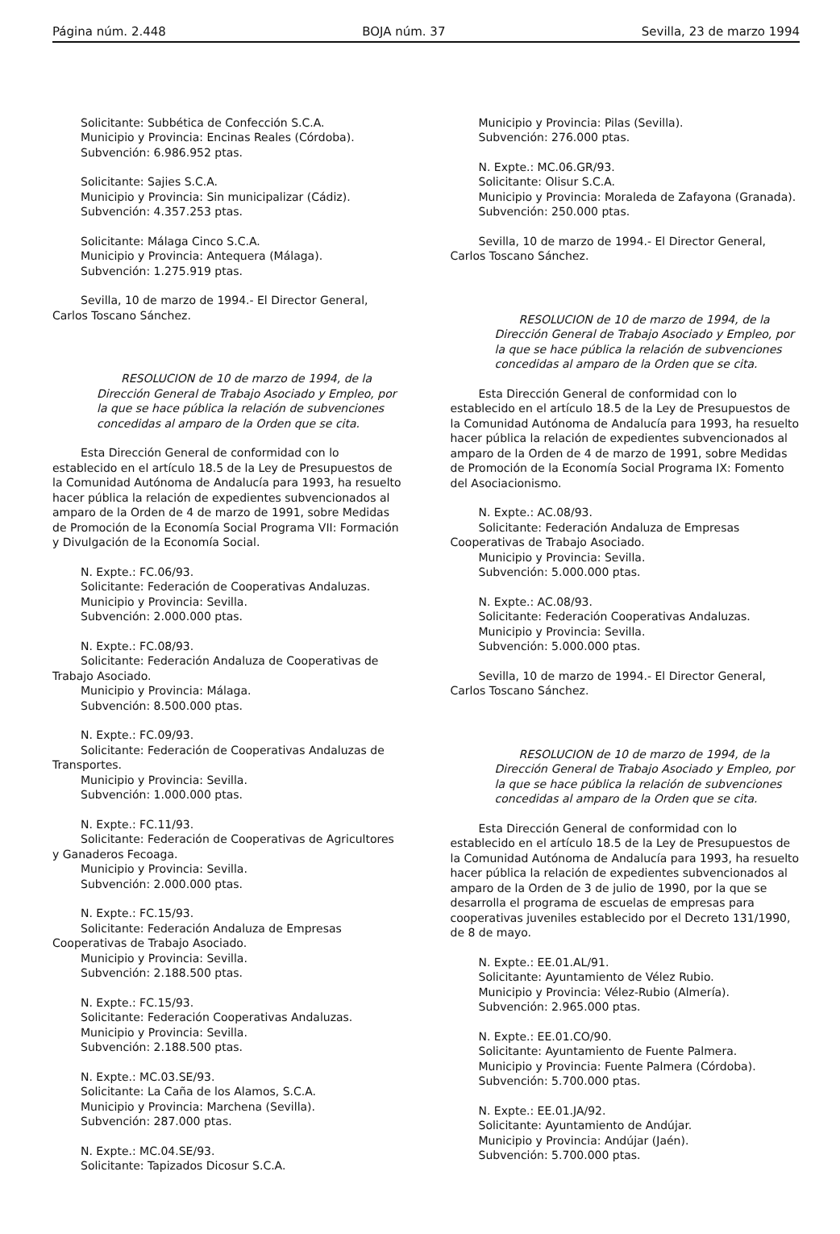Página núm. 2.448 BOJA núm. 37 Sevilla, 23 de marzo 1994
Solicitante: Subbética de Confección S.C.A.
Municipio y Provincia: Encinas Reales (Córdoba).
Subvención: 6.986.952 ptas.
Solicitante: Sajies S.C.A.
Municipio y Provincia: Sin municipalizar (Cádiz).
Subvención: 4.357.253 ptas.
Solicitante: Málaga Cinco S.C.A.
Municipio y Provincia: Antequera (Málaga).
Subvención: 1.275.919 ptas.
Sevilla, 10 de marzo de 1994.- El Director General, Carlos Toscano Sánchez.
RESOLUCION de 10 de marzo de 1994, de la Dirección General de Trabajo Asociado y Empleo, por la que se hace pública la relación de subvenciones concedidas al amparo de la Orden que se cita.
Esta Dirección General de conformidad con lo establecido en el artículo 18.5 de la Ley de Presupuestos de la Comunidad Autónoma de Andalucía para 1993, ha resuelto hacer pública la relación de expedientes subvencionados al amparo de la Orden de 4 de marzo de 1991, sobre Medidas de Promoción de la Economía Social Programa VII: Formación y Divulgación de la Economía Social.
N. Expte.: FC.06/93.
Solicitante: Federación de Cooperativas Andaluzas.
Municipio y Provincia: Sevilla.
Subvención: 2.000.000 ptas.
N. Expte.: FC.08/93.
Solicitante: Federación Andaluza de Cooperativas de Trabajo Asociado.
Municipio y Provincia: Málaga.
Subvención: 8.500.000 ptas.
N. Expte.: FC.09/93.
Solicitante: Federación de Cooperativas Andaluzas de Transportes.
Municipio y Provincia: Sevilla.
Subvención: 1.000.000 ptas.
N. Expte.: FC.11/93.
Solicitante: Federación de Cooperativas de Agricultores y Ganaderos Fecoaga.
Municipio y Provincia: Sevilla.
Subvención: 2.000.000 ptas.
N. Expte.: FC.15/93.
Solicitante: Federación Andaluza de Empresas Cooperativas de Trabajo Asociado.
Municipio y Provincia: Sevilla.
Subvención: 2.188.500 ptas.
N. Expte.: FC.15/93.
Solicitante: Federación Cooperativas Andaluzas.
Municipio y Provincia: Sevilla.
Subvención: 2.188.500 ptas.
N. Expte.: MC.03.SE/93.
Solicitante: La Caña de los Alamos, S.C.A.
Municipio y Provincia: Marchena (Sevilla).
Subvención: 287.000 ptas.
N. Expte.: MC.04.SE/93.
Solicitante: Tapizados Dicosur S.C.A.
Municipio y Provincia: Pilas (Sevilla).
Subvención: 276.000 ptas.
N. Expte.: MC.06.GR/93.
Solicitante: Olisur S.C.A.
Municipio y Provincia: Moraleda de Zafayona (Granada).
Subvención: 250.000 ptas.
Sevilla, 10 de marzo de 1994.- El Director General, Carlos Toscano Sánchez.
RESOLUCION de 10 de marzo de 1994, de la Dirección General de Trabajo Asociado y Empleo, por la que se hace pública la relación de subvenciones concedidas al amparo de la Orden que se cita.
Esta Dirección General de conformidad con lo establecido en el artículo 18.5 de la Ley de Presupuestos de la Comunidad Autónoma de Andalucía para 1993, ha resuelto hacer pública la relación de expedientes subvencionados al amparo de la Orden de 4 de marzo de 1991, sobre Medidas de Promoción de la Economía Social Programa IX: Fomento del Asociacionismo.
N. Expte.: AC.08/93.
Solicitante: Federación Andaluza de Empresas Cooperativas de Trabajo Asociado.
Municipio y Provincia: Sevilla.
Subvención: 5.000.000 ptas.
N. Expte.: AC.08/93.
Solicitante: Federación Cooperativas Andaluzas.
Municipio y Provincia: Sevilla.
Subvención: 5.000.000 ptas.
Sevilla, 10 de marzo de 1994.- El Director General, Carlos Toscano Sánchez.
RESOLUCION de 10 de marzo de 1994, de la Dirección General de Trabajo Asociado y Empleo, por la que se hace pública la relación de subvenciones concedidas al amparo de la Orden que se cita.
Esta Dirección General de conformidad con lo establecido en el artículo 18.5 de la Ley de Presupuestos de la Comunidad Autónoma de Andalucía para 1993, ha resuelto hacer pública la relación de expedientes subvencionados al amparo de la Orden de 3 de julio de 1990, por la que se desarrolla el programa de escuelas de empresas para cooperativas juveniles establecido por el Decreto 131/1990, de 8 de mayo.
N. Expte.: EE.01.AL/91.
Solicitante: Ayuntamiento de Vélez Rubio.
Municipio y Provincia: Vélez-Rubio (Almería).
Subvención: 2.965.000 ptas.
N. Expte.: EE.01.CO/90.
Solicitante: Ayuntamiento de Fuente Palmera.
Municipio y Provincia: Fuente Palmera (Córdoba).
Subvención: 5.700.000 ptas.
N. Expte.: EE.01.JA/92.
Solicitante: Ayuntamiento de Andújar.
Municipio y Provincia: Andújar (Jaén).
Subvención: 5.700.000 ptas.